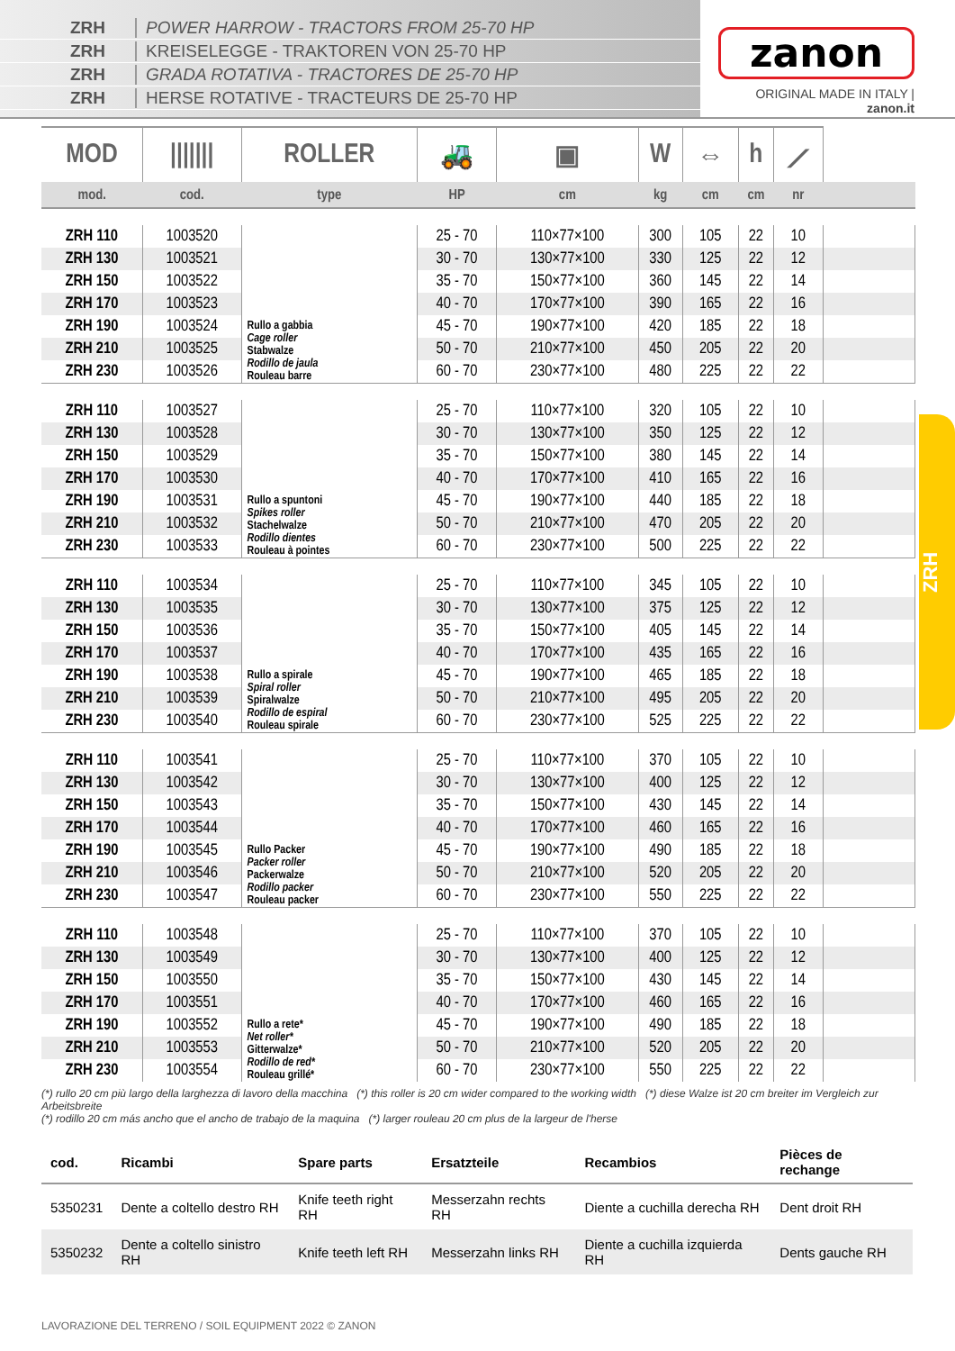ZRH POWER HARROW - TRACTORS FROM 25-70 HP
ZRH KREISELEGGE - TRAKTOREN VON 25-70 HP
ZRH GRADA ROTATIVA - TRACTORES DE 25-70 HP
ZRH HERSE ROTATIVE - TRACTEURS DE 25-70 HP
zanon
ORIGINAL MADE IN ITALY | zanon.it
ZRH
| MOD | /////// | ROLLER | 🚜 | ▣ | W | ⇔ | h | ⟋ | |
| --- | --- | --- | --- | --- | --- | --- | --- | --- | --- |
| mod. | cod. | type | HP | cm | kg | cm | cm | nr | |
| ZRH 110 | 1003520 | Rullo a gabbia Cage roller Stabwalze Rodillo de jaula Rouleau barre | 25 - 70 | 110×77×100 | 300 | 105 | 22 | 10 | |
| ZRH 130 | 1003521 | | 30 - 70 | 130×77×100 | 330 | 125 | 22 | 12 | |
| ZRH 150 | 1003522 | | 35 - 70 | 150×77×100 | 360 | 145 | 22 | 14 | |
| ZRH 170 | 1003523 | | 40 - 70 | 170×77×100 | 390 | 165 | 22 | 16 | |
| ZRH 190 | 1003524 | | 45 - 70 | 190×77×100 | 420 | 185 | 22 | 18 | |
| ZRH 210 | 1003525 | | 50 - 70 | 210×77×100 | 450 | 205 | 22 | 20 | |
| ZRH 230 | 1003526 | | 60 - 70 | 230×77×100 | 480 | 225 | 22 | 22 | |
| ZRH 110 | 1003527 | Rullo a spuntoni Spikes roller Stachelwalze Rodillo dientes Rouleau à pointes | 25 - 70 | 110×77×100 | 320 | 105 | 22 | 10 | |
| ZRH 130 | 1003528 | | 30 - 70 | 130×77×100 | 350 | 125 | 22 | 12 | |
| ZRH 150 | 1003529 | | 35 - 70 | 150×77×100 | 380 | 145 | 22 | 14 | |
| ZRH 170 | 1003530 | | 40 - 70 | 170×77×100 | 410 | 165 | 22 | 16 | |
| ZRH 190 | 1003531 | | 45 - 70 | 190×77×100 | 440 | 185 | 22 | 18 | |
| ZRH 210 | 1003532 | | 50 - 70 | 210×77×100 | 470 | 205 | 22 | 20 | |
| ZRH 230 | 1003533 | | 60 - 70 | 230×77×100 | 500 | 225 | 22 | 22 | |
| ZRH 110 | 1003534 | Rullo a spirale Spiral roller Spiralwalze Rodillo de espiral Rouleau spirale | 25 - 70 | 110×77×100 | 345 | 105 | 22 | 10 | |
| ZRH 130 | 1003535 | | 30 - 70 | 130×77×100 | 375 | 125 | 22 | 12 | |
| ZRH 150 | 1003536 | | 35 - 70 | 150×77×100 | 405 | 145 | 22 | 14 | |
| ZRH 170 | 1003537 | | 40 - 70 | 170×77×100 | 435 | 165 | 22 | 16 | |
| ZRH 190 | 1003538 | | 45 - 70 | 190×77×100 | 465 | 185 | 22 | 18 | |
| ZRH 210 | 1003539 | | 50 - 70 | 210×77×100 | 495 | 205 | 22 | 20 | |
| ZRH 230 | 1003540 | | 60 - 70 | 230×77×100 | 525 | 225 | 22 | 22 | |
| ZRH 110 | 1003541 | Rullo Packer Packer roller Packerwalze Rodillo packer Rouleau packer | 25 - 70 | 110×77×100 | 370 | 105 | 22 | 10 | |
| ZRH 130 | 1003542 | | 30 - 70 | 130×77×100 | 400 | 125 | 22 | 12 | |
| ZRH 150 | 1003543 | | 35 - 70 | 150×77×100 | 430 | 145 | 22 | 14 | |
| ZRH 170 | 1003544 | | 40 - 70 | 170×77×100 | 460 | 165 | 22 | 16 | |
| ZRH 190 | 1003545 | | 45 - 70 | 190×77×100 | 490 | 185 | 22 | 18 | |
| ZRH 210 | 1003546 | | 50 - 70 | 210×77×100 | 520 | 205 | 22 | 20 | |
| ZRH 230 | 1003547 | | 60 - 70 | 230×77×100 | 550 | 225 | 22 | 22 | |
| ZRH 110 | 1003548 | Rullo a rete* Net roller* Gitterwalze* Rodillo de red* Rouleau grillé* | 25 - 70 | 110×77×100 | 370 | 105 | 22 | 10 | |
| ZRH 130 | 1003549 | | 30 - 70 | 130×77×100 | 400 | 125 | 22 | 12 | |
| ZRH 150 | 1003550 | | 35 - 70 | 150×77×100 | 430 | 145 | 22 | 14 | |
| ZRH 170 | 1003551 | | 40 - 70 | 170×77×100 | 460 | 165 | 22 | 16 | |
| ZRH 190 | 1003552 | | 45 - 70 | 190×77×100 | 490 | 185 | 22 | 18 | |
| ZRH 210 | 1003553 | | 50 - 70 | 210×77×100 | 520 | 205 | 22 | 20 | |
| ZRH 230 | 1003554 | | 60 - 70 | 230×77×100 | 550 | 225 | 22 | 22 | |
(*) rullo 20 cm più largo della larghezza di lavoro della macchina (*) this roller is 20 cm wider compared to the working width (*) diese Walze ist 20 cm breiter im Vergleich zur Arbeitsbreite
(*) rodillo 20 cm más ancho que el ancho de trabajo de la maquina (*) larger rouleau 20 cm plus de la largeur de l'herse
| cod. | Ricambi | Spare parts | Ersatzteile | Recambios | Pièces de rechange |
| --- | --- | --- | --- | --- | --- |
| 5350231 | Dente a coltello destro RH | Knife teeth right RH | Messerzahn rechts RH | Diente a cuchilla derecha RH | Dent droit RH |
| 5350232 | Dente a coltello sinistro RH | Knife teeth left RH | Messerzahn links RH | Diente a cuchilla izquierda RH | Dents gauche RH |
LAVORAZIONE DEL TERRENO / SOIL EQUIPMENT 2022 © ZANON